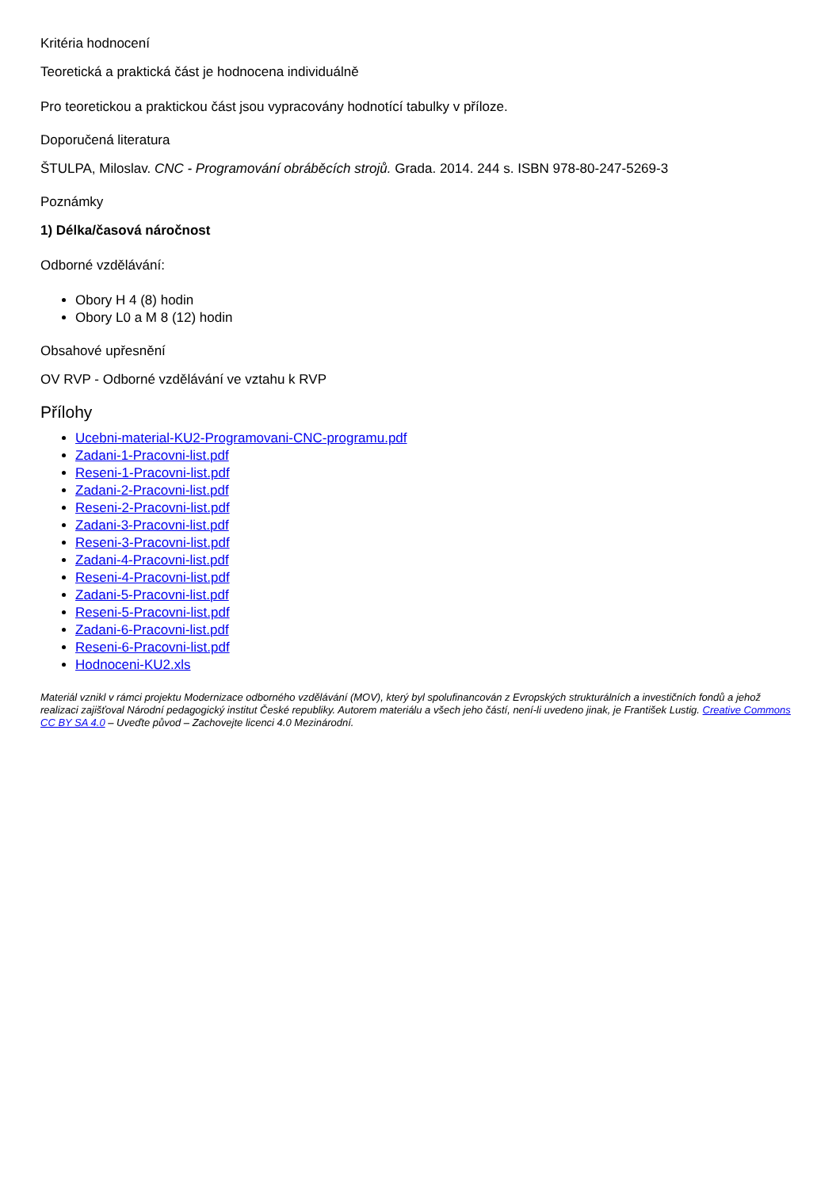Kritéria hodnocení
Teoretická a praktická část je hodnocena individuálně
Pro teoretickou a praktickou část jsou vypracovány hodnotící tabulky v příloze.
Doporučená literatura
ŠTULPA, Miloslav. CNC - Programování obráběcích strojů. Grada. 2014. 244 s. ISBN 978-80-247-5269-3
Poznámky
1) Délka/časová náročnost
Odborné vzdělávání:
Obory H 4 (8) hodin
Obory L0 a M 8 (12) hodin
Obsahové upřesnění
OV RVP - Odborné vzdělávání ve vztahu k RVP
Přílohy
Ucebni-material-KU2-Programovani-CNC-programu.pdf
Zadani-1-Pracovni-list.pdf
Reseni-1-Pracovni-list.pdf
Zadani-2-Pracovni-list.pdf
Reseni-2-Pracovni-list.pdf
Zadani-3-Pracovni-list.pdf
Reseni-3-Pracovni-list.pdf
Zadani-4-Pracovni-list.pdf
Reseni-4-Pracovni-list.pdf
Zadani-5-Pracovni-list.pdf
Reseni-5-Pracovni-list.pdf
Zadani-6-Pracovni-list.pdf
Reseni-6-Pracovni-list.pdf
Hodnoceni-KU2.xls
Materiál vznikl v rámci projektu Modernizace odborného vzdělávání (MOV), který byl spolufinancován z Evropských strukturálních a investičních fondů a jehož realizaci zajišťoval Národní pedagogický institut České republiky. Autorem materiálu a všech jeho částí, není-li uvedeno jinak, je František Lustig. Creative Commons CC BY SA 4.0 – Uveďte původ – Zachovejte licenci 4.0 Mezinárodní.